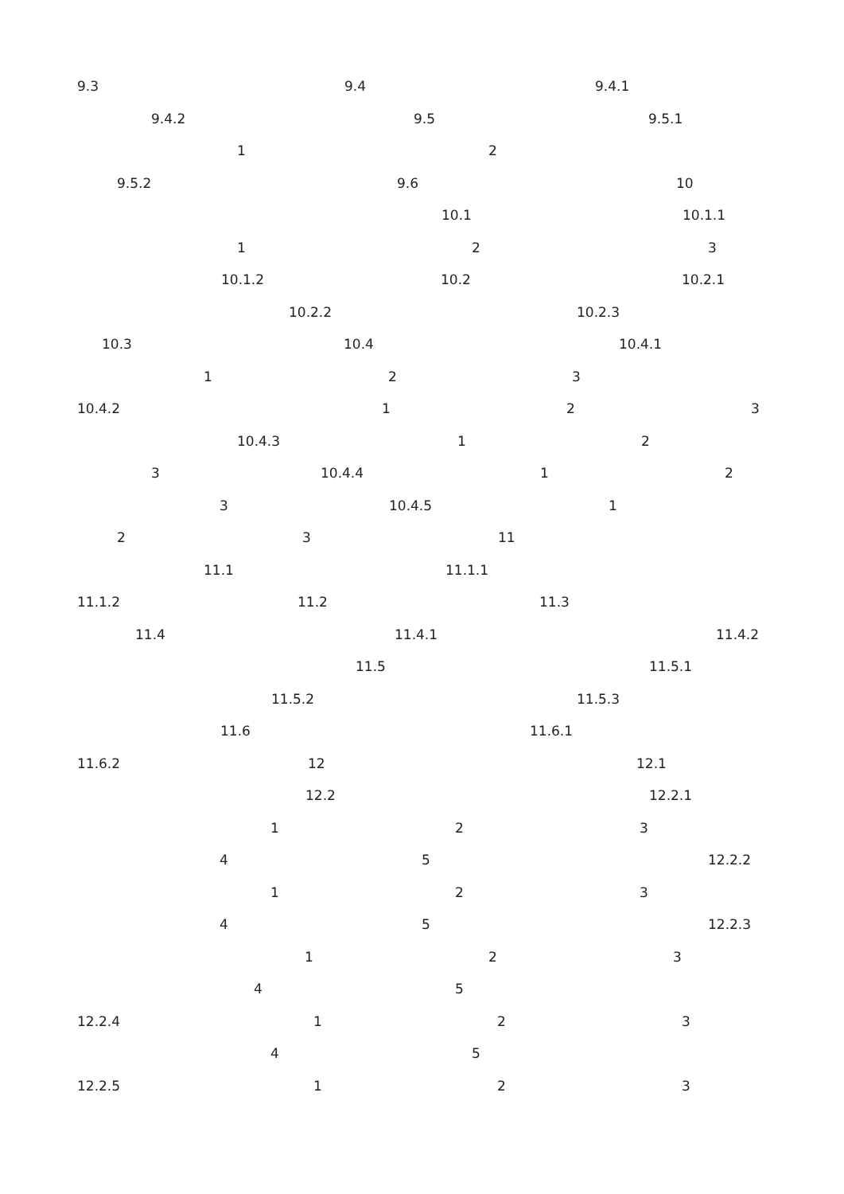9.3 9.4 9.4.1
9.4.2 9.5 9.5.1
1 2
9.5.2 9.6 10
10.1 10.1.1
1 2 3
10.1.2 10.2 10.2.1
10.2.2 10.2.3
10.3 10.4 10.4.1
1 2 3
10.4.2 1 2 3
10.4.3 1 2
3 10.4.4 1 2
3 10.4.5 1
2 3 11
11.1 11.1.1
11.1.2 11.2 11.3
11.4 11.4.1 11.4.2
11.5 11.5.1
11.5.2 11.5.3
11.6 11.6.1
11.6.2 12 12.1
12.2 12.2.1
1 2 3
4 5 12.2.2
1 2 3
4 5 12.2.3
1 2 3
4 5
12.2.4 1 2 3
4 5
12.2.5 1 2 3